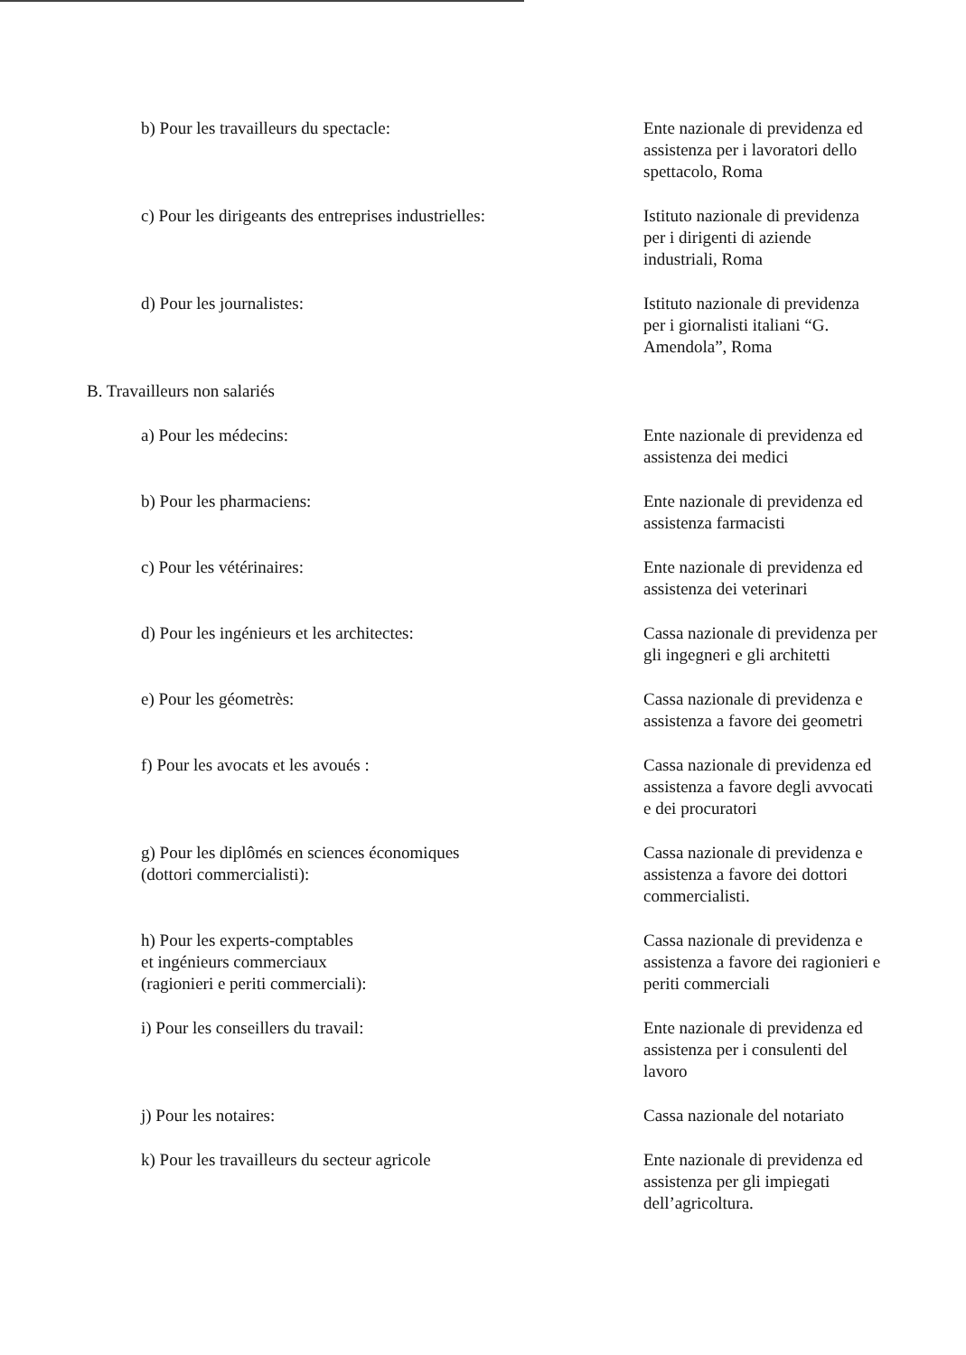| b) Pour les travailleurs du spectacle: | Ente nazionale di previdenza ed assistenza per i lavoratori dello spettacolo, Roma |
| c) Pour les dirigeants des entreprises industrielles: | Istituto nazionale di previdenza per i dirigenti di aziende industriali, Roma |
| d) Pour les journalistes: | Istituto nazionale di previdenza per i giornalisti italiani “G. Amendola”, Roma |
| B. Travailleurs non salariés | |
| a) Pour les médecins: | Ente nazionale di previdenza ed assistenza dei medici |
| b) Pour les pharmaciens: | Ente nazionale di previdenza ed assistenza farmacisti |
| c) Pour les vétérinaires: | Ente nazionale di previdenza ed assistenza dei veterinari |
| d) Pour les ingénieurs et les architectes: | Cassa nazionale di previdenza per gli ingegneri e gli architetti |
| e) Pour les géometrès: | Cassa nazionale di previdenza e assistenza a favore dei geometri |
| f) Pour les avocats et les avoués : | Cassa nazionale di previdenza ed assistenza a favore degli avvocati e dei procuratori |
| g) Pour les diplômés en sciences économiques (dottori commercialisti): | Cassa nazionale di previdenza e assistenza a favore dei dottori commercialisti. |
| h) Pour les experts-comptables et ingénieurs commerciaux (ragionieri e periti commerciali): | Cassa nazionale di previdenza e assistenza a favore dei ragionieri e periti commerciali |
| i) Pour les conseillers du travail: | Ente nazionale di previdenza ed assistenza per i consulenti del lavoro |
| j) Pour les notaires: | Cassa nazionale del notariato |
| k) Pour les travailleurs du secteur agricole | Ente nazionale di previdenza ed assistenza per gli impiegati dell’agricoltura. |